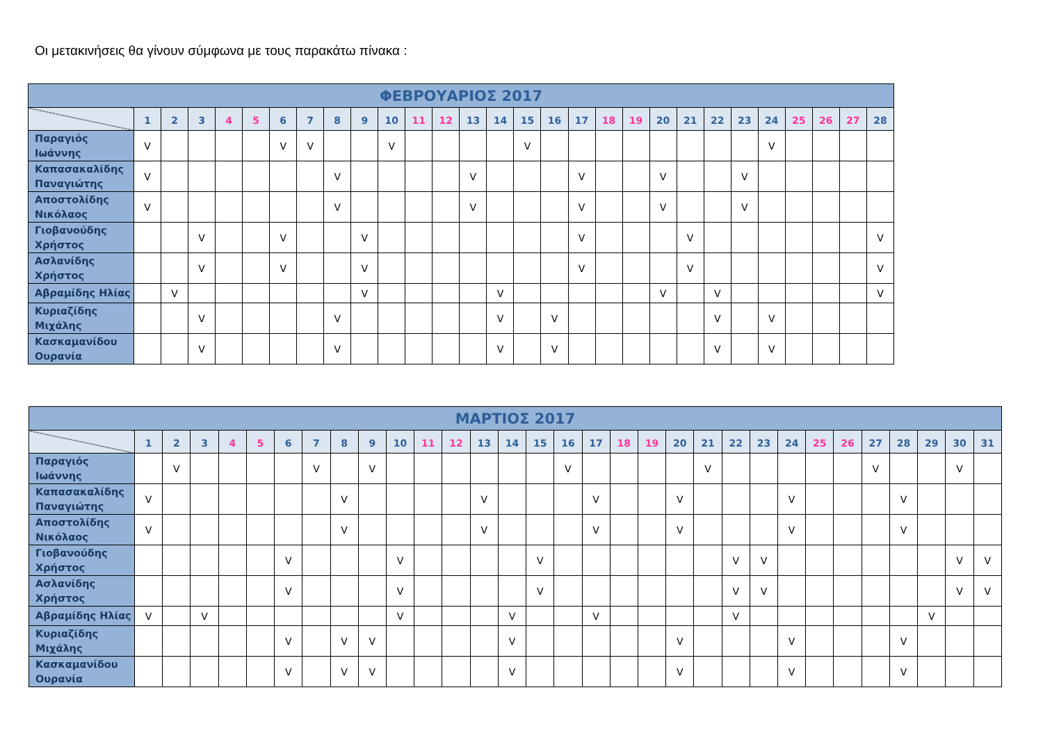Οι μετακινήσεις θα γίνουν σύμφωνα με τους παρακάτω πίνακα :
| ΦΕΒΡΟΥΑΡΙΟΣ 2017 | | | | | | | | | | | | | | | | | | | | | | | | | | | | |
| --- | --- | --- | --- | --- | --- | --- | --- | --- | --- | --- | --- | --- | --- | --- | --- | --- | --- | --- | --- | --- | --- | --- | --- | --- | --- | --- | --- | --- |
| | 1 | 2 | 3 | 4 | 5 | 6 | 7 | 8 | 9 | 10 | 11 | 12 | 13 | 14 | 15 | 16 | 17 | 18 | 19 | 20 | 21 | 22 | 23 | 24 | 25 | 26 | 27 | 28 |
| Παραγιός Ιωάννης | V | | | | | V | V | | | V | | | | | V | | | | | | | | | V | | | | |
| Καπασακαλίδης Παναγιώτης | V | | | | | | | V | | | | | V | | | | V | | | V | | | V | | | | | |
| Αποστολίδης Νικόλαος | V | | | | | | | V | | | | | V | | | | V | | | V | | | V | | | | | |
| Γιοβανούδης Χρήστος | | | V | | | V | | | V | | | | | | | | V | | | | V | | | | | | | V |
| Ασλανίδης Χρήστος | | | V | | | V | | | V | | | | | | | | V | | | | V | | | | | | | V |
| Αβραμίδης Ηλίας | | V | | | | | | | V | | | | | V | | | | | | V | | V | | | | | | V |
| Κυριαζίδης Μιχάλης | | | V | | | | | V | | | | | | V | | V | | | | | | V | | V | | | | |
| Κασκαμανίδου Ουρανία | | | V | | | | | V | | | | | | V | | V | | | | | | V | | V | | | | |
| ΜΑΡΤΙΟΣ 2017 | | | | | | | | | | | | | | | | | | | | | | | | | | | | | | | |
| --- | --- | --- | --- | --- | --- | --- | --- | --- | --- | --- | --- | --- | --- | --- | --- | --- | --- | --- | --- | --- | --- | --- | --- | --- | --- | --- | --- | --- | --- | --- | --- |
| | 1 | 2 | 3 | 4 | 5 | 6 | 7 | 8 | 9 | 10 | 11 | 12 | 13 | 14 | 15 | 16 | 17 | 18 | 19 | 20 | 21 | 22 | 23 | 24 | 25 | 26 | 27 | 28 | 29 | 30 | 31 |
| Παραγιός Ιωάννης | | V | | | | | V | | V | | | | | | | V | | | | | V | | | | | | V | | | V | |
| Καπασακαλίδης Παναγιώτης | V | | | | | | | V | | | | | V | | | | V | | | V | | | | V | | | | V | | | |
| Αποστολίδης Νικόλαος | V | | | | | | | V | | | | | V | | | | V | | | V | | | | V | | | | V | | | |
| Γιοβανούδης Χρήστος | | | | | | V | | | | V | | | | | V | | | | | | | V | V | | | | | | | V | V |
| Ασλανίδης Χρήστος | | | | | | V | | | | V | | | | | V | | | | | | | V | V | | | | | | | V | V |
| Αβραμίδης Ηλίας | V | | V | | | | | | | V | | | | V | | | V | | | | | V | | | | | | | V | | |
| Κυριαζίδης Μιχάλης | | | | | | V | | V | V | | | | | V | | | | | | V | | | | V | | | | V | | | |
| Κασκαμανίδου Ουρανία | | | | | | V | | V | V | | | | | V | | | | | | V | | | | V | | | | V | | | |